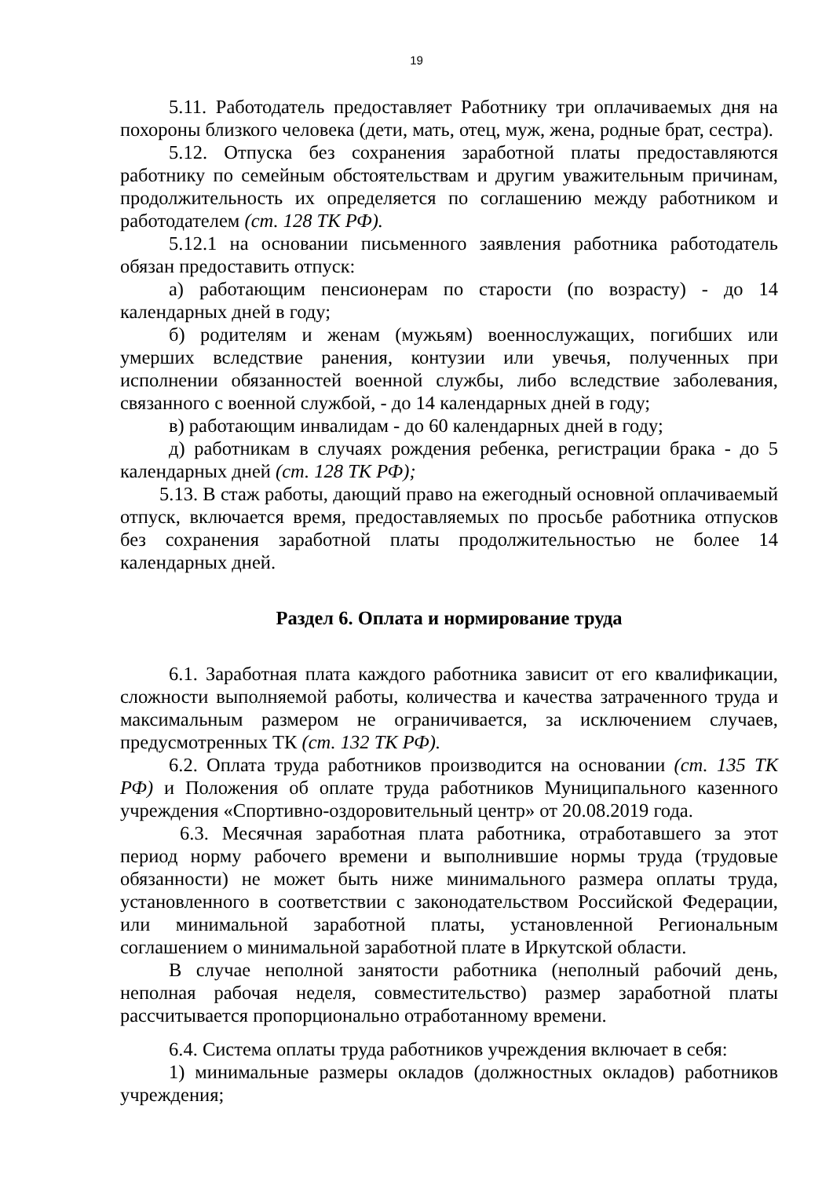19
5.11. Работодатель предоставляет Работнику три оплачиваемых дня на похороны близкого человека (дети, мать, отец, муж, жена, родные брат, сестра).
5.12. Отпуска без сохранения заработной платы предоставляются работнику по семейным обстоятельствам и другим уважительным причинам, продолжительность их определяется по соглашению между работником и работодателем (ст. 128 ТК РФ).
5.12.1 на основании письменного заявления работника работодатель обязан предоставить отпуск:
а) работающим пенсионерам по старости (по возрасту) - до 14 календарных дней в году;
б) родителям и женам (мужьям) военнослужащих, погибших или умерших вследствие ранения, контузии или увечья, полученных при исполнении обязанностей военной службы, либо вследствие заболевания, связанного с военной службой, - до 14 календарных дней в году;
в) работающим инвалидам - до 60 календарных дней в году;
д) работникам в случаях рождения ребенка, регистрации брака - до 5 календарных дней (ст. 128 ТК РФ);
5.13. В стаж работы, дающий право на ежегодный основной оплачиваемый отпуск, включается время, предоставляемых по просьбе работника отпусков без сохранения заработной платы продолжительностью не более 14 календарных дней.
Раздел 6. Оплата и нормирование труда
6.1. Заработная плата каждого работника зависит от его квалификации, сложности выполняемой работы, количества и качества затраченного труда и максимальным размером не ограничивается, за исключением случаев, предусмотренных ТК (ст. 132 ТК РФ).
6.2. Оплата труда работников производится на основании (ст. 135 ТК РФ) и Положения об оплате труда работников Муниципального казенного учреждения «Спортивно-оздоровительный центр» от 20.08.2019 года.
6.3. Месячная заработная плата работника, отработавшего за этот период норму рабочего времени и выполнившие нормы труда (трудовые обязанности) не может быть ниже минимального размера оплаты труда, установленного в соответствии с законодательством Российской Федерации, или минимальной заработной платы, установленной Региональным соглашением о минимальной заработной плате в Иркутской области.
В случае неполной занятости работника (неполный рабочий день, неполная рабочая неделя, совместительство) размер заработной платы рассчитывается пропорционально отработанному времени.
6.4. Система оплаты труда работников учреждения включает в себя:
1) минимальные размеры окладов (должностных окладов) работников учреждения;